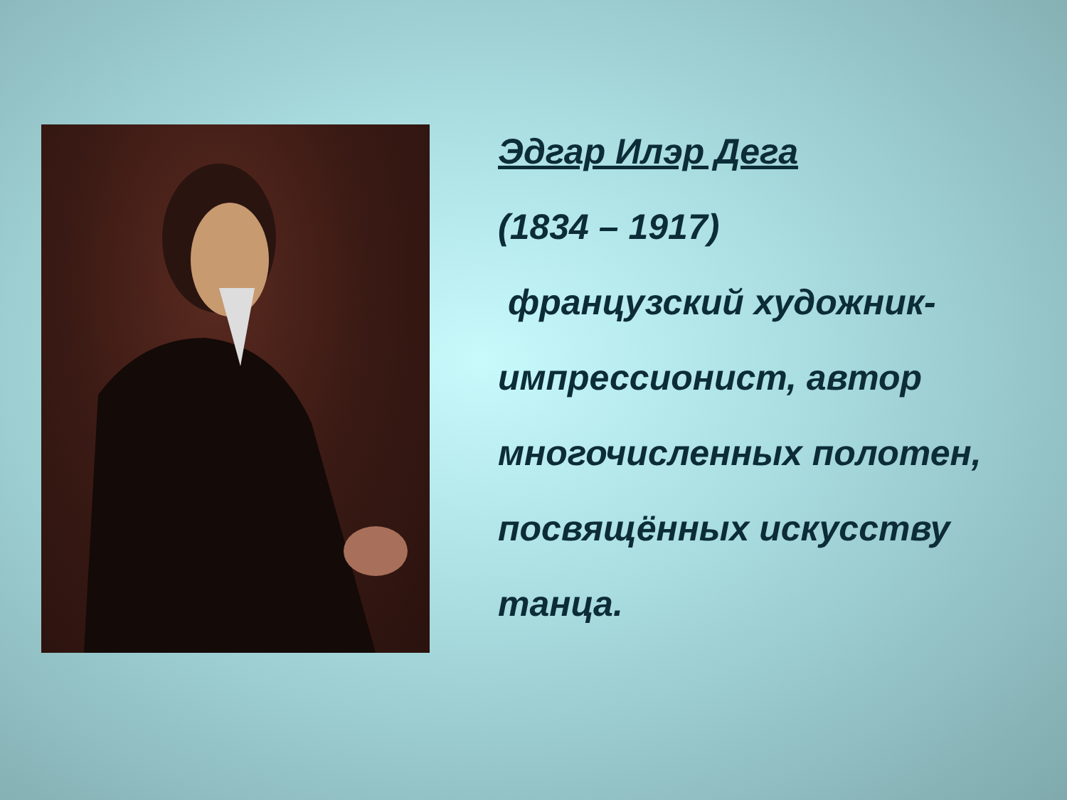Эдгар Илэр Дега
(1834 – 1917)
французский художник-импрессионист, автор многочисленных полотен, посвящённых искусству танца.